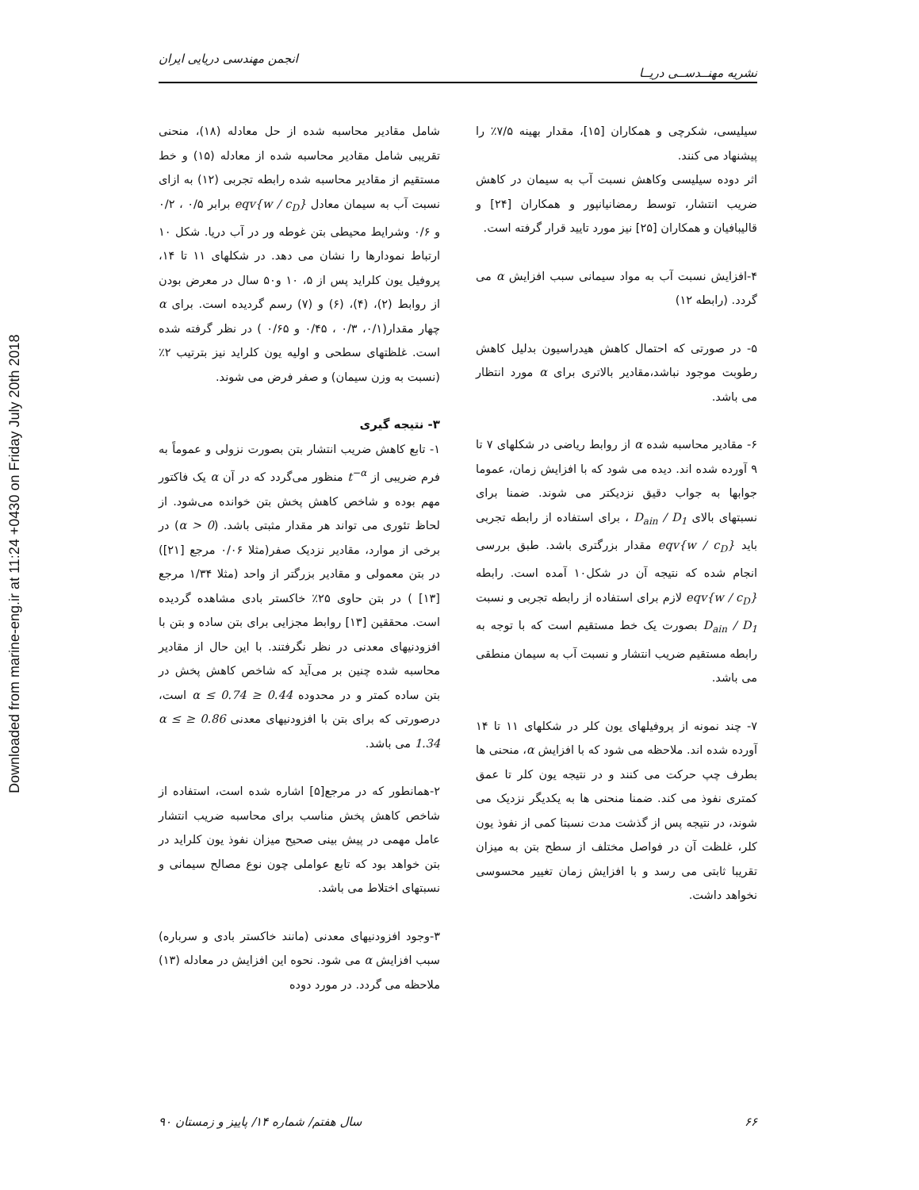Downloaded from marine-eng.ir at 11:24 +0430 on Friday July 20th 2018
انجمن مهندسی دریایی ایران
نشریه مهنــدســی دریــا
شامل مقادیر محاسبه شده از حل معادله (۱۸)، منحنی تقریبی شامل مقادیر محاسبه شده از معادله (۱۵) و خط مستقیم از مقادیر محاسبه شده رابطه تجربی (۱۲) به ازای نسبت آب به سیمان معادل eqv{w / c<sub>D</sub>} برابر ۰/۵ ، ۰/۲ و ۰/۶ وشرایط محیطی بتن غوطه ور در آب دریا. شکل ۱۰ ارتباط نمودارها را نشان می دهد. در شکلهای ۱۱ تا ۱۴، پروفیل یون کلراید پس از ۵، ۱۰ و۵۰ سال در معرض بودن از روابط (۲)، (۴)، (۶) و (۷) رسم گردیده است. برای α چهار مقدار(۰/۱، ۰/۳ ، ۰/۴۵ و ۰/۶۵ ) در نظر گرفته شده است. غلظتهای سطحی و اولیه یون کلراید نیز بترتیب ۲٪ (نسبت به وزن سیمان) و صفر فرض می شوند.
۳- نتیجه گیری
۱- تابع کاهش ضریب انتشار بتن بصورت نزولی و عموماً به فرم ضریبی از t<sup>−α</sup> منظور می‌گردد که در آن α یک فاکتور مهم بوده و شاخص کاهش پخش بتن خوانده می‌شود. از لحاظ تئوری می تواند هر مقدار مثبتی باشد. (α > 0) در برخی از موارد، مقادیر نزدیک صفر(مثلا ۰/۰۶ مرجع [۲۱]) در بتن معمولی و مقادیر بزرگتر از واحد (مثلا ۱/۳۴ مرجع [۱۳] ) در بتن حاوی ۲۵٪ خاکستر بادی مشاهده گردیده است. محققین [۱۳] روابط مجزایی برای بتن ساده و بتن با افزودنیهای معدنی در نظر نگرفتند. با این حال از مقادیر محاسبه شده چنین بر می‌آید که شاخص کاهش پخش در بتن ساده کمتر و در محدوده 0.44 ≤ α ≤ 0.74 است، درصورتی که برای بتن با افزودنیهای معدنی 0.86 ≤ α ≤ 1.34 می باشد.
۲-همانطور که در مرجع[۵] اشاره شده است، استفاده از شاخص کاهش پخش مناسب برای محاسبه ضریب انتشار عامل مهمی در پیش بینی صحیح میزان نفوذ یون کلراید در بتن خواهد بود که تابع عواملی چون نوع مصالح سیمانی و نسبتهای اختلاط می باشد.
۳-وجود افزودنیهای معدنی (مانند خاکستر بادی و سرباره) سبب افزایش α می شود. نحوه این افزایش در معادله (۱۳) ملاحظه می گردد. در مورد دوده
سیلیسی، شکرچی و همکاران [۱۵]، مقدار بهینه ۷/۵٪ را پیشنهاد می کنند.
اثر دوده سیلیسی وکاهش نسبت آب به سیمان در کاهش ضریب انتشار، توسط رمضانیانپور و همکاران [۲۴] و قالیبافیان و همکاران [۲۵] نیز مورد تایید قرار گرفته است.
۴-افزایش نسبت آب به مواد سیمانی سبب افزایش α می گردد. (رابطه ۱۲)
۵- در صورتی که احتمال کاهش هیدراسیون بدلیل کاهش رطوبت موجود نباشد،مقادیر بالاتری برای α مورد انتظار می باشد.
۶- مقادیر محاسبه شده α از روابط ریاضی در شکلهای ۷ تا ۹ آورده شده اند. دیده می شود که با افزایش زمان، عموما جوابها به جواب دقیق نزدیکتر می شوند. ضمنا برای نسبتهای بالای D<sub>ain</sub> / D<sub>1</sub> ، برای استفاده از رابطه تجربی باید eqv{w / c<sub>D</sub>} مقدار بزرگتری باشد. طبق بررسی انجام شده که نتیجه آن در شکل۱۰ آمده است. رابطه eqv{w / c<sub>D</sub>} لازم برای استفاده از رابطه تجربی و نسبت D<sub>ain</sub> / D<sub>1</sub> بصورت یک خط مستقیم است که با توجه به رابطه مستقیم ضریب انتشار و نسبت آب به سیمان منطقی می باشد.
۷- چند نمونه از پروفیلهای یون کلر در شکلهای ۱۱ تا ۱۴ آورده شده اند. ملاحظه می شود که با افزایش α، منحنی ها بطرف چپ حرکت می کنند و در نتیجه یون کلر تا عمق کمتری نفوذ می کند. ضمنا منحنی ها به یکدیگر نزدیک می شوند، در نتیجه پس از گذشت مدت نسبتا کمی از نفوذ یون کلر، غلظت آن در فواصل مختلف از سطح بتن به میزان تقریبا ثابتی می رسد و با افزایش زمان تغییر محسوسی نخواهد داشت.
۶۶ سال هفتم/ شماره ۱۴/ پاییز و زمستان ۹۰